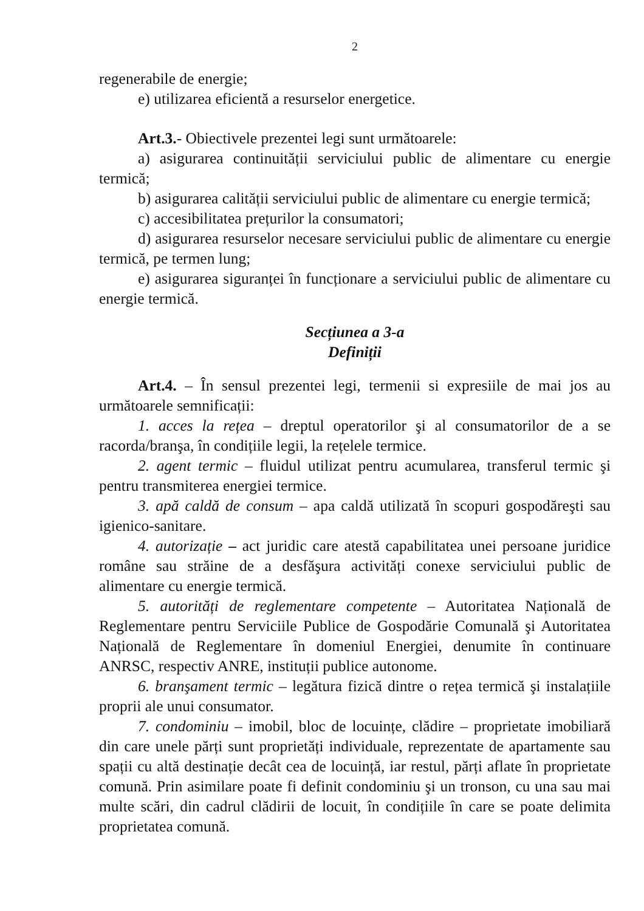2
regenerabile de energie;
e) utilizarea eficientă a resurselor energetice.
Art.3.- Obiectivele prezentei legi sunt următoarele:
a) asigurarea continuității serviciului public de alimentare cu energie termică;
b) asigurarea calității serviciului public de alimentare cu energie termică;
c) accesibilitatea prețurilor la consumatori;
d) asigurarea resurselor necesare serviciului public de alimentare cu energie termică, pe termen lung;
e) asigurarea siguranței în funcționare a serviciului public de alimentare cu energie termică.
Secțiunea a 3-a
Definiții
Art.4. – În sensul prezentei legi, termenii si expresiile de mai jos au următoarele semnificații:
1. acces la rețea – dreptul operatorilor şi al consumatorilor de a se racorda/branşa, în condițiile legii, la rețelele termice.
2. agent termic – fluidul utilizat pentru acumularea, transferul termic şi pentru transmiterea energiei termice.
3. apă caldă de consum – apa caldă utilizată în scopuri gospodăreşti sau igienico-sanitare.
4. autorizație – act juridic care atestă capabilitatea unei persoane juridice române sau străine de a desfăşura activități conexe serviciului public de alimentare cu energie termică.
5. autorități de reglementare competente – Autoritatea Națională de Reglementare pentru Serviciile Publice de Gospodărie Comunală şi Autoritatea Națională de Reglementare în domeniul Energiei, denumite în continuare ANRSC, respectiv ANRE, instituții publice autonome.
6. branşament termic – legătura fizică dintre o rețea termică şi instalațiile proprii ale unui consumator.
7. condominiu – imobil, bloc de locuințe, clădire – proprietate imobiliară din care unele părți sunt proprietăți individuale, reprezentate de apartamente sau spații cu altă destinație decât cea de locuință, iar restul, părți aflate în proprietate comună. Prin asimilare poate fi definit condominiu şi un tronson, cu una sau mai multe scări, din cadrul clădirii de locuit, în condițiile în care se poate delimita proprietatea comună.